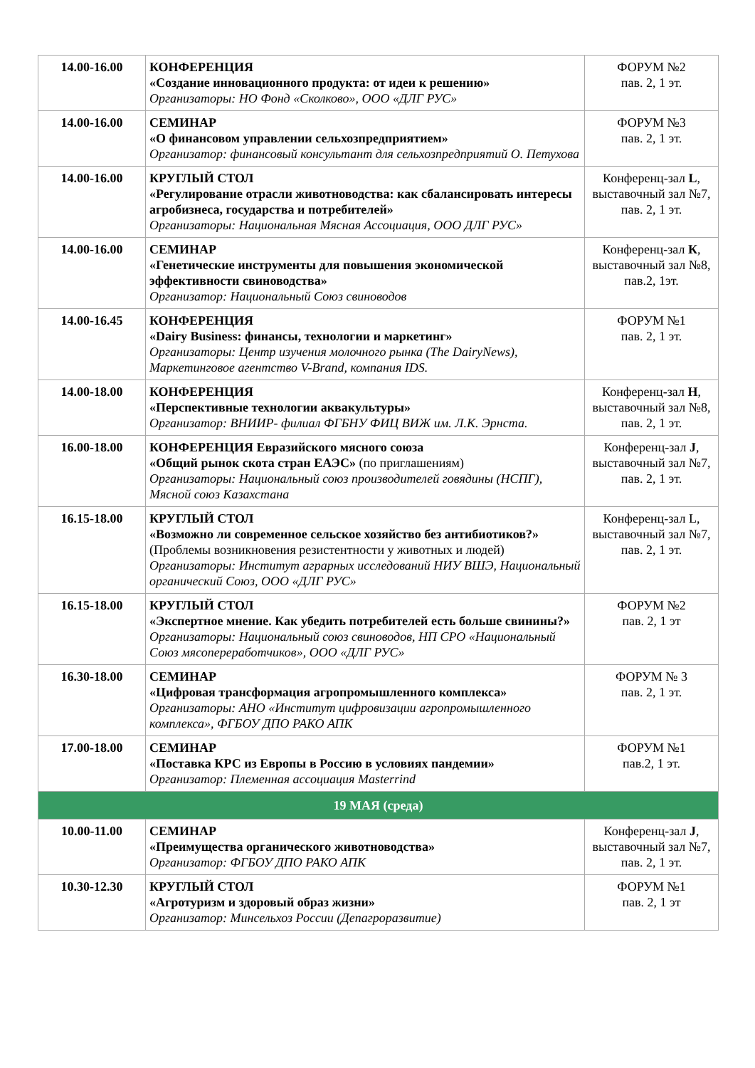| 14.00-16.00 | КОНФЕРЕНЦИЯ «Создание инновационного продукта: от идеи к решению» Организаторы: НО Фонд «Сколково», ООО «ДЛГ РУС» | ФОРУМ №2 пав. 2, 1 эт. |
| 14.00-16.00 | СЕМИНАР «О финансовом управлении сельхозпредприятием» Организатор: финансовый консультант для сельхозпредприятий О. Петухова | ФОРУМ №3 пав. 2, 1 эт. |
| 14.00-16.00 | КРУГЛЫЙ СТОЛ «Регулирование отрасли животноводства: как сбалансировать интересы агробизнеса, государства и потребителей» Организаторы: Национальная Мясная Ассоциация, ООО ДЛГ РУС» | Конференц-зал L , выставочный зал №7, пав. 2, 1 эт. |
| 14.00-16.00 | СЕМИНАР «Генетические инструменты для повышения экономической эффективности свиноводства» Организатор: Национальный Союз свиноводов | Конференц-зал К , выставочный зал №8, пав.2, 1эт. |
| 14.00-16.45 | КОНФЕРЕНЦИЯ «Dairy Business: финансы, технологии и маркетинг» Организаторы: Центр изучения молочного рынка (The DairyNews), Маркетинговое агентство V-Brand, компания IDS. | ФОРУМ №1 пав. 2, 1 эт. |
| 14.00-18.00 | КОНФЕРЕНЦИЯ «Перспективные технологии аквакультуры» Организатор: ВНИИР- филиал ФГБНУ ФИЦ ВИЖ им. Л.К. Эрнста. | Конференц-зал H , выставочный зал №8, пав. 2, 1 эт. |
| 16.00-18.00 | КОНФЕРЕНЦИЯ Евразийского мясного союза «Общий рынок скота стран ЕАЭС» (по приглашениям) Организаторы: Национальный союз производителей говядины (НСПГ), Мясной союз Казахстана | Конференц-зал J , выставочный зал №7, пав. 2, 1 эт. |
| 16.15-18.00 | КРУГЛЫЙ СТОЛ «Возможно ли современное сельское хозяйство без антибиотиков?» (Проблемы возникновения резистентности у животных и людей) Организаторы: Институт аграрных исследований НИУ ВШЭ, Национальный органический Союз, ООО «ДЛГ РУС» | Конференц-зал L, выставочный зал №7, пав. 2, 1 эт. |
| 16.15-18.00 | КРУГЛЫЙ СТОЛ «Экспертное мнение. Как убедить потребителей есть больше свинины?» Организаторы: Национальный союз свиноводов, НП СРО «Национальный Союз мясопереработчиков», ООО «ДЛГ РУС» | ФОРУМ №2 пав. 2, 1 эт |
| 16.30-18.00 | СЕМИНАР «Цифровая трансформация агропромышленного комплекса» Организаторы: АНО «Институт цифровизации агропромышленного комплекса», ФГБОУ ДПО РАКО АПК | ФОРУМ № 3 пав. 2, 1 эт. |
| 17.00-18.00 | СЕМИНАР «Поставка КРС из Европы в Россию в условиях пандемии» Организатор: Племенная ассоциация Masterrind | ФОРУМ №1 пав.2, 1 эт. |
| 19 МАЯ (среда) | | |
| 10.00-11.00 | СЕМИНАР «Преимущества органического животноводства» Организатор: ФГБОУ ДПО РАКО АПК | Конференц-зал J , выставочный зал №7, пав. 2, 1 эт. |
| 10.30-12.30 | КРУГЛЫЙ СТОЛ «Агротуризм и здоровый образ жизни» Организатор: Минсельхоз России (Депагроразвитие) | ФОРУМ №1 пав. 2, 1 эт |